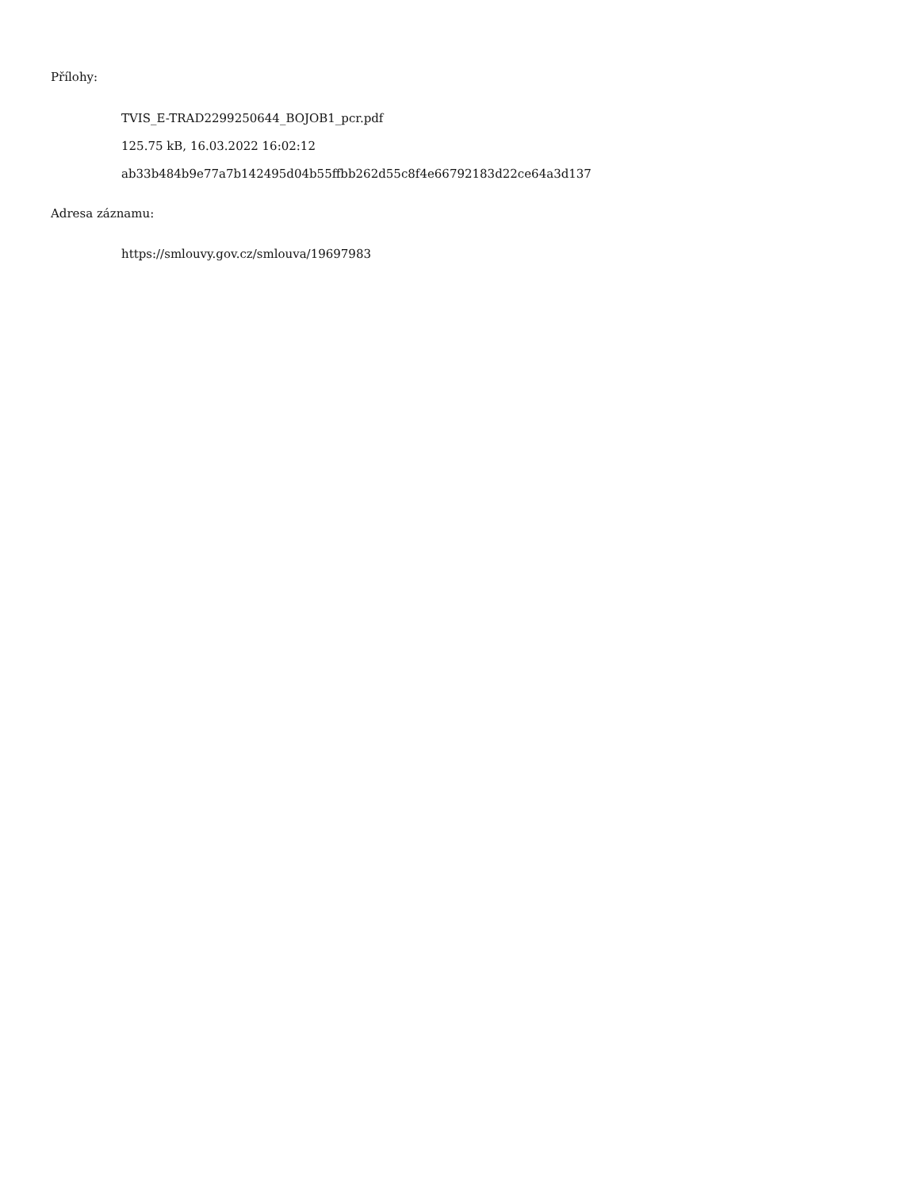Přílohy:
TVIS_E-TRAD2299250644_BOJOB1_pcr.pdf
125.75 kB, 16.03.2022 16:02:12
ab33b484b9e77a7b142495d04b55ffbb262d55c8f4e66792183d22ce64a3d137
Adresa záznamu:
https://smlouvy.gov.cz/smlouva/19697983